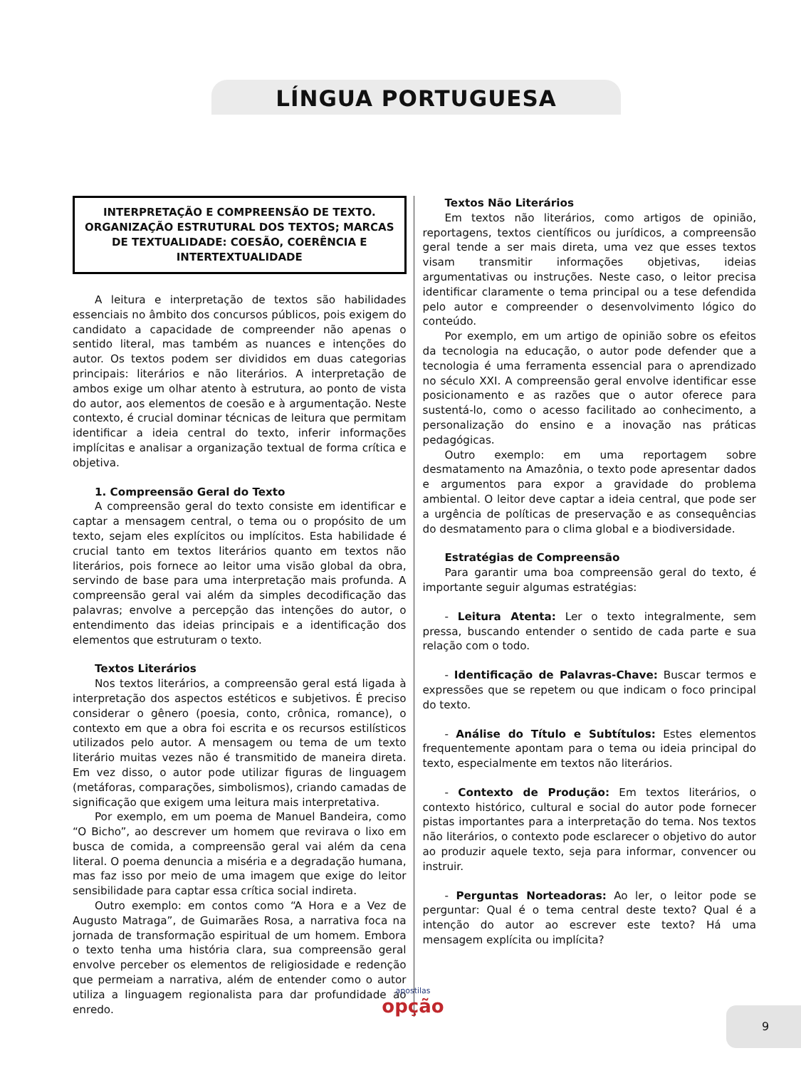LÍNGUA PORTUGUESA
INTERPRETAÇÃO E COMPREENSÃO DE TEXTO. ORGANIZAÇÃO ESTRUTURAL DOS TEXTOS; MARCAS DE TEXTUALIDADE: COESÃO, COERÊNCIA E INTERTEXTUALIDADE
A leitura e interpretação de textos são habilidades essenciais no âmbito dos concursos públicos, pois exigem do candidato a capacidade de compreender não apenas o sentido literal, mas também as nuances e intenções do autor. Os textos podem ser divididos em duas categorias principais: literários e não literários. A interpretação de ambos exige um olhar atento à estrutura, ao ponto de vista do autor, aos elementos de coesão e à argumentação. Neste contexto, é crucial dominar técnicas de leitura que permitam identificar a ideia central do texto, inferir informações implícitas e analisar a organização textual de forma crítica e objetiva.
1. Compreensão Geral do Texto
A compreensão geral do texto consiste em identificar e captar a mensagem central, o tema ou o propósito de um texto, sejam eles explícitos ou implícitos. Esta habilidade é crucial tanto em textos literários quanto em textos não literários, pois fornece ao leitor uma visão global da obra, servindo de base para uma interpretação mais profunda. A compreensão geral vai além da simples decodificação das palavras; envolve a percepção das intenções do autor, o entendimento das ideias principais e a identificação dos elementos que estruturam o texto.
Textos Literários
Nos textos literários, a compreensão geral está ligada à interpretação dos aspectos estéticos e subjetivos. É preciso considerar o gênero (poesia, conto, crônica, romance), o contexto em que a obra foi escrita e os recursos estilísticos utilizados pelo autor. A mensagem ou tema de um texto literário muitas vezes não é transmitido de maneira direta. Em vez disso, o autor pode utilizar figuras de linguagem (metáforas, comparações, simbolismos), criando camadas de significação que exigem uma leitura mais interpretativa.
Por exemplo, em um poema de Manuel Bandeira, como “O Bicho”, ao descrever um homem que revirava o lixo em busca de comida, a compreensão geral vai além da cena literal. O poema denuncia a miséria e a degradação humana, mas faz isso por meio de uma imagem que exige do leitor sensibilidade para captar essa crítica social indireta.
Outro exemplo: em contos como “A Hora e a Vez de Augusto Matraga”, de Guimarães Rosa, a narrativa foca na jornada de transformação espiritual de um homem. Embora o texto tenha uma história clara, sua compreensão geral envolve perceber os elementos de religiosidade e redenção que permeiam a narrativa, além de entender como o autor utiliza a linguagem regionalista para dar profundidade ao enredo.
Textos Não Literários
Em textos não literários, como artigos de opinião, reportagens, textos científicos ou jurídicos, a compreensão geral tende a ser mais direta, uma vez que esses textos visam transmitir informações objetivas, ideias argumentativas ou instruções. Neste caso, o leitor precisa identificar claramente o tema principal ou a tese defendida pelo autor e compreender o desenvolvimento lógico do conteúdo.
Por exemplo, em um artigo de opinião sobre os efeitos da tecnologia na educação, o autor pode defender que a tecnologia é uma ferramenta essencial para o aprendizado no século XXI. A compreensão geral envolve identificar esse posicionamento e as razões que o autor oferece para sustentá-lo, como o acesso facilitado ao conhecimento, a personalização do ensino e a inovação nas práticas pedagógicas.
Outro exemplo: em uma reportagem sobre desmatamento na Amazônia, o texto pode apresentar dados e argumentos para expor a gravidade do problema ambiental. O leitor deve captar a ideia central, que pode ser a urgência de políticas de preservação e as consequências do desmatamento para o clima global e a biodiversidade.
Estratégias de Compreensão
Para garantir uma boa compreensão geral do texto, é importante seguir algumas estratégias:
- Leitura Atenta: Ler o texto integralmente, sem pressa, buscando entender o sentido de cada parte e sua relação com o todo.
- Identificação de Palavras-Chave: Buscar termos e expressões que se repetem ou que indicam o foco principal do texto.
- Análise do Título e Subtítulos: Estes elementos frequentemente apontam para o tema ou ideia principal do texto, especialmente em textos não literários.
- Contexto de Produção: Em textos literários, o contexto histórico, cultural e social do autor pode fornecer pistas importantes para a interpretação do tema. Nos textos não literários, o contexto pode esclarecer o objetivo do autor ao produzir aquele texto, seja para informar, convencer ou instruir.
- Perguntas Norteadoras: Ao ler, o leitor pode se perguntar: Qual é o tema central deste texto? Qual é a intenção do autor ao escrever este texto? Há uma mensagem explícita ou implícita?
apostilas
opção
9